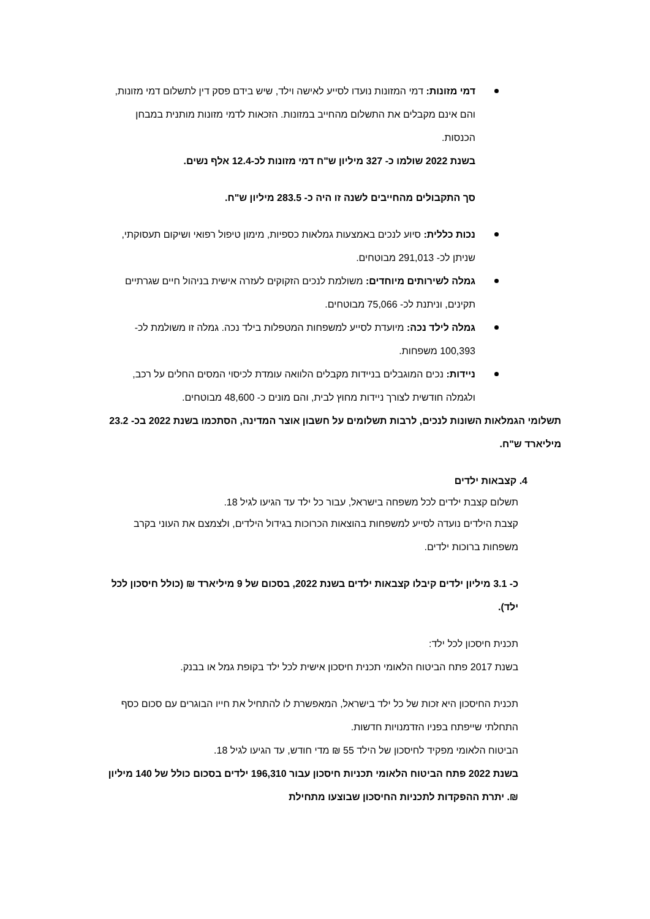דמי מזונות: דמי המזונות נועדו לסייע לאישה וילד, שיש בידם פסק דין לתשלום דמי מזונות, והם אינם מקבלים את התשלום מהחייב במזונות. הזכאות לדמי מזונות מותנית במבחן הכנסות.
בשנת 2022 שולמו כ- 327 מיליון ש"ח דמי מזונות לכ-12.4 אלף נשים.
סך התקבולים מהחייבים לשנה זו היה כ- 283.5 מיליון ש"ח.
נכות כללית: סיוע לנכים באמצעות גמלאות כספיות, מימון טיפול רפואי ושיקום תעסוקתי, שניתן לכ- 291,013 מבוטחים.
גמלה לשירותים מיוחדים: משולמת לנכים הזקוקים לעזרה אישית בניהול חיים שגרתיים תקינים, וניתנת לכ- 75,066 מבוטחים.
גמלה לילד נכה: מיועדת לסייע למשפחות המטפלות בילד נכה. גמלה זו משולמת לכ- 100,393 משפחות.
ניידות: נכים המוגבלים בניידות מקבלים הלוואה עומדת לכיסוי המסים החלים על רכב, ולגמלה חודשית לצורך ניידות מחוץ לבית, והם מונים כ- 48,600 מבוטחים.
תשלומי הגמלאות השונות לנכים, לרבות תשלומים על חשבון אוצר המדינה, הסתכמו בשנת 2022 בכ- 23.2 מיליארד ש"ח.
4. קצבאות ילדים
תשלום קצבת ילדים לכל משפחה בישראל, עבור כל ילד עד הגיעו לגיל 18.
קצבת הילדים נועדה לסייע למשפחות בהוצאות הכרוכות בגידול הילדים, ולצמצם את העוני בקרב משפחות ברוכות ילדים.
כ- 3.1 מיליון ילדים קיבלו קצבאות ילדים בשנת 2022, בסכום של 9 מיליארד ₪ (כולל חיסכון לכל ילד).
תכנית חיסכון לכל ילד:
בשנת 2017 פתח הביטוח הלאומי תכנית חיסכון אישית לכל ילד בקופת גמל או בבנק.
תכנית החיסכון היא זכות של כל ילד בישראל, המאפשרת לו להתחיל את חייו הבוגרים עם סכום כסף התחלתי שייפתח בפניו הזדמנויות חדשות.
הביטוח הלאומי מפקיד לחיסכון של הילד 55 ₪ מדי חודש, עד הגיעו לגיל 18.
בשנת 2022 פתח הביטוח הלאומי תכניות חיסכון עבור 196,310 ילדים בסכום כולל של 140 מיליון ₪. יתרת ההפקדות לתכניות החיסכון שבוצעו מתחילת